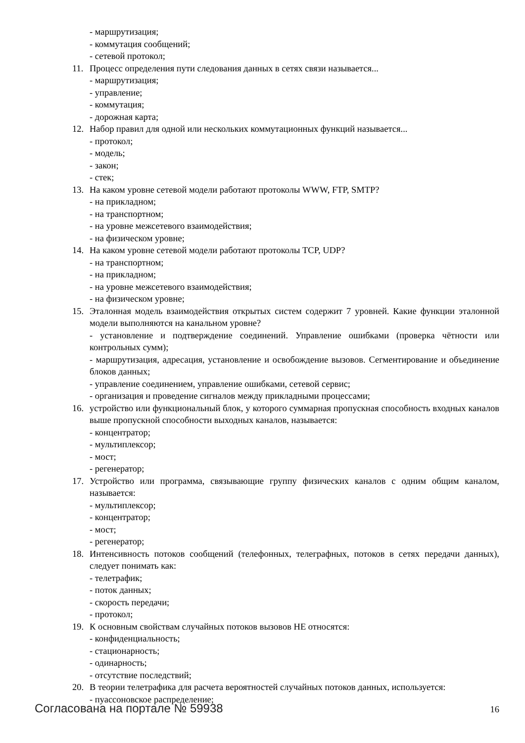- маршрутизация;
- коммутация сообщений;
- сетевой протокол;
11. Процесс определения пути следования данных в сетях связи называется...
- маршрутизация;
- управление;
- коммутация;
- дорожная карта;
12. Набор правил для одной или нескольких коммутационных функций называется...
- протокол;
- модель;
- закон;
- стек;
13. На каком уровне сетевой модели работают протоколы WWW, FTP, SMTP?
- на прикладном;
- на транспортном;
- на уровне межсетевого взаимодействия;
- на физическом уровне;
14. На каком уровне сетевой модели работают протоколы TCP, UDP?
- на транспортном;
- на прикладном;
- на уровне межсетевого взаимодействия;
- на физическом уровне;
15. Эталонная модель взаимодействия открытых систем содержит 7 уровней. Какие функции эталонной модели выполняются на канальном уровне?
- установление и подтверждение соединений. Управление ошибками (проверка чётности или контрольных сумм);
- маршрутизация, адресация, установление и освобождение вызовов. Сегментирование и объединение блоков данных;
- управление соединением, управление ошибками, сетевой сервис;
- организация и проведение сигналов между прикладными процессами;
16. устройство или функциональный блок, у которого суммарная пропускная способность входных каналов выше пропускной способности выходных каналов, называется:
- концентратор;
- мультиплексор;
- мост;
- регенератор;
17. Устройство или программа, связывающие группу физических каналов с одним общим каналом, называется:
- мультиплексор;
- концентратор;
- мост;
- регенератор;
18. Интенсивность потоков сообщений (телефонных, телеграфных, потоков в сетях передачи данных), следует понимать как:
- телетрафик;
- поток данных;
- скорость передачи;
- протокол;
19. К основным свойствам случайных потоков вызовов НЕ относятся:
- конфиденциальность;
- стационарность;
- одинарность;
- отсутствие последствий;
20. В теории телетрафика для расчета вероятностей случайных потоков данных, используется:
- пуассоновское распределение;
Согласована на портале № 59938 16